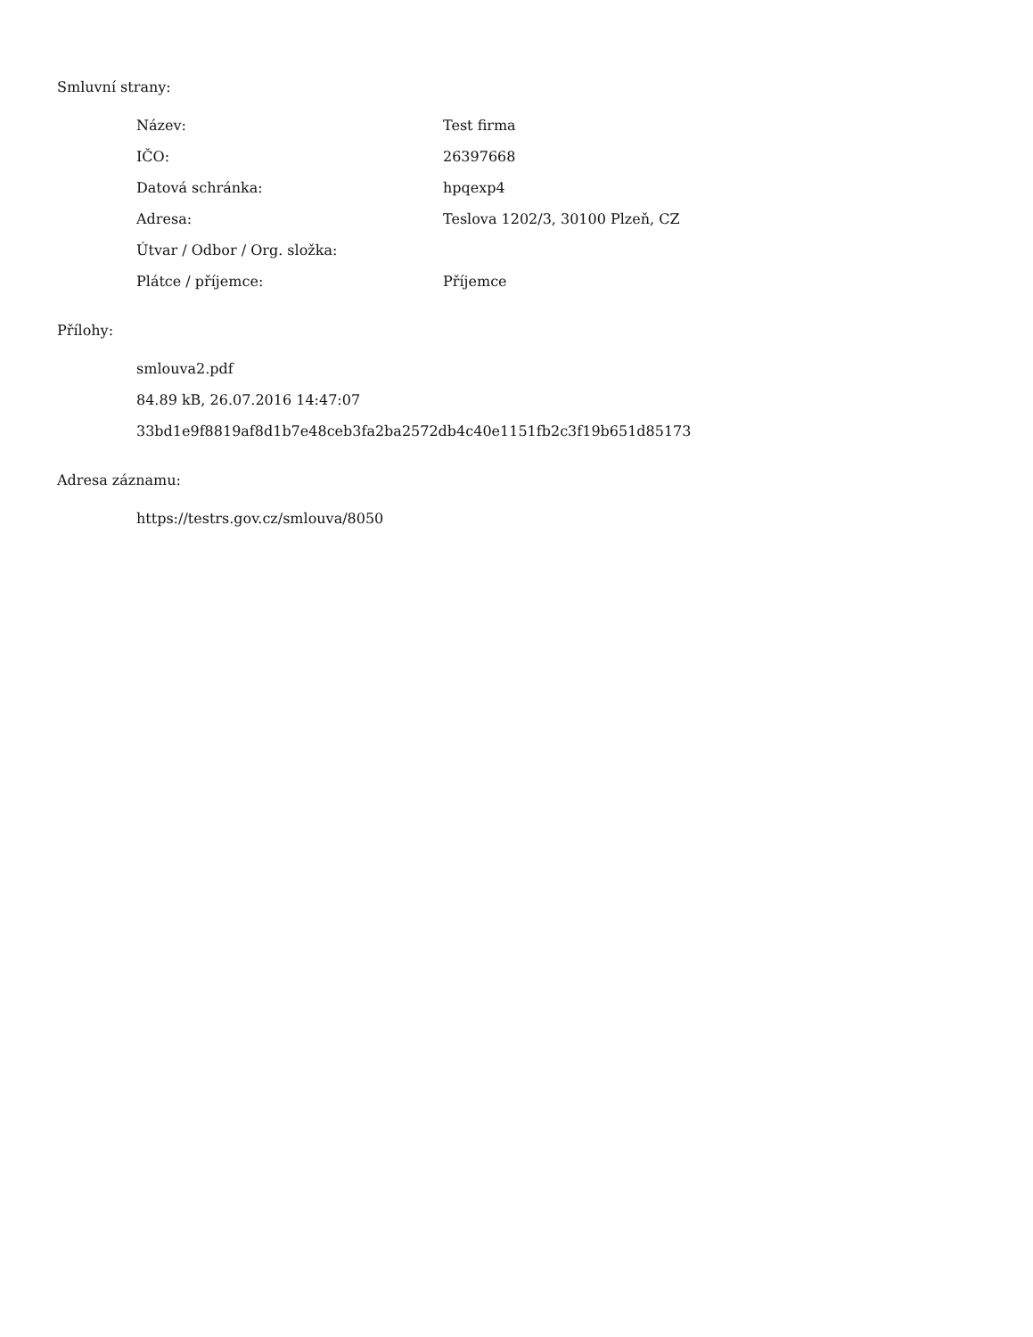Smluvní strany:
| Název: | Test firma |
| IČO: | 26397668 |
| Datová schránka: | hpqexp4 |
| Adresa: | Teslova 1202/3, 30100 Plzeň, CZ |
| Útvar / Odbor / Org. složka: | |
| Plátce / příjemce: | Příjemce |
Přílohy:
smlouva2.pdf
84.89 kB, 26.07.2016 14:47:07
33bd1e9f8819af8d1b7e48ceb3fa2ba2572db4c40e1151fb2c3f19b651d85173
Adresa záznamu:
https://testrs.gov.cz/smlouva/8050